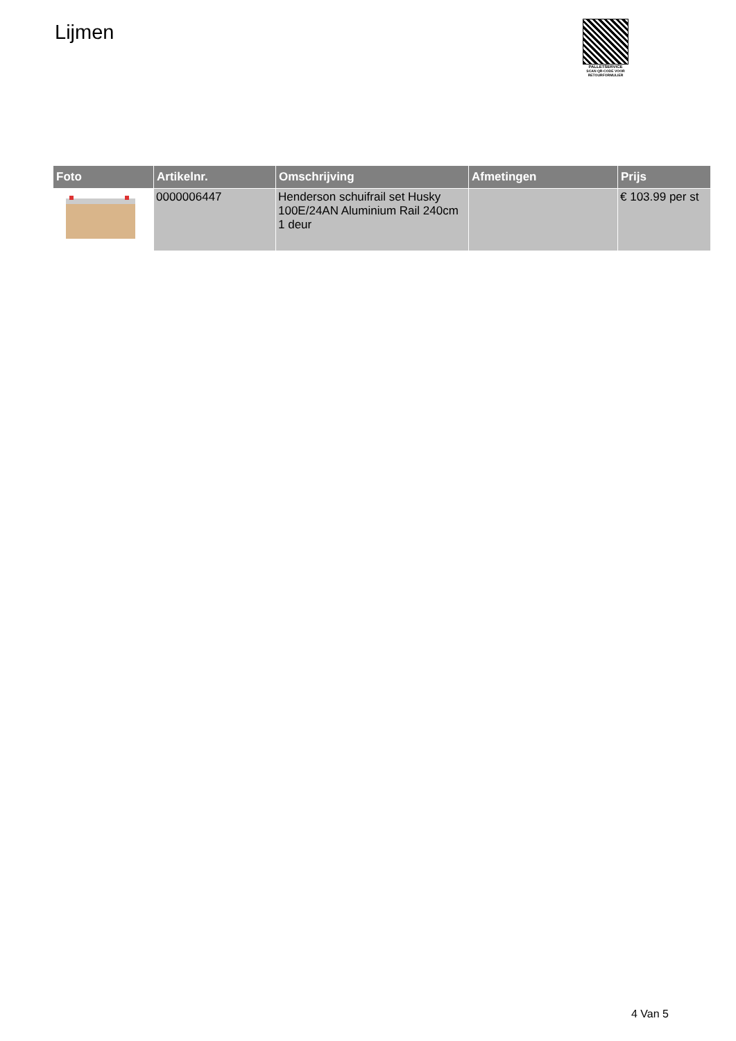Lijmen
PALLETSERVICE
SCAN QR-CODE VOOR RETOURFORMULIER
| Foto | Artikelnr. | Omschrijving | Afmetingen | Prijs |
| --- | --- | --- | --- | --- |
| | 0000006447 | Henderson schuifrail set Husky 100E/24AN Aluminium Rail 240cm 1 deur | | € 103.99 per st |
4 Van 5